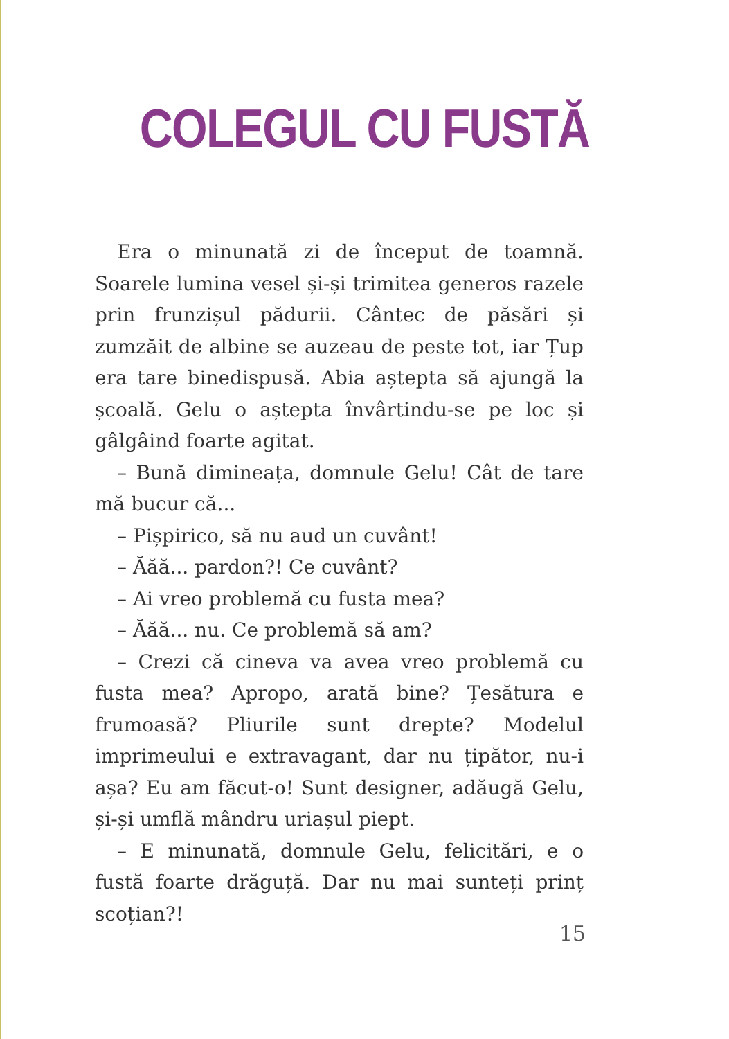COLEGUL CU FUSTĂ
Era o minunată zi de început de toamnă. Soarele lumina vesel și-și trimitea generos razele prin frunzișul pădurii. Cântec de păsări și zumzăit de albine se auzeau de peste tot, iar Țup era tare binedispusă. Abia aștepta să ajungă la școală. Gelu o aștepta învârtindu-se pe loc și gâlgâind foarte agitat.
– Bună dimineața, domnule Gelu! Cât de tare mă bucur că...
– Pișpirico, să nu aud un cuvânt!
– Ăăă... pardon?! Ce cuvânt?
– Ai vreo problemă cu fusta mea?
– Ăăă... nu. Ce problemă să am?
– Crezi că cineva va avea vreo problemă cu fusta mea? Apropo, arată bine? Țesătura e frumoasă? Pliurile sunt drepte? Modelul imprimeului e extravagant, dar nu țipător, nu-i așa? Eu am făcut-o! Sunt designer, adăugă Gelu, și-și umflă mândru uriașul piept.
– E minunată, domnule Gelu, felicitări, e o fustă foarte drăguță. Dar nu mai sunteți prinț scoțian?!
15